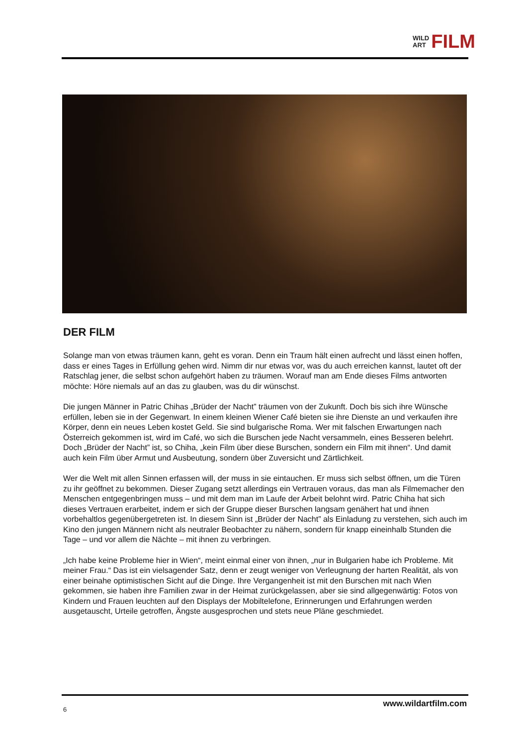WILD
ART
FILM
DER FILM
Solange man von etwas träumen kann, geht es voran. Denn ein Traum hält einen aufrecht und lässt einen hoffen, dass er eines Tages in Erfüllung gehen wird. Nimm dir nur etwas vor, was du auch erreichen kannst, lautet oft der Ratschlag jener, die selbst schon aufgehört haben zu träumen. Worauf man am Ende dieses Films antworten möchte: Höre niemals auf an das zu glauben, was du dir wünschst.
Die jungen Männer in Patric Chihas „Brüder der Nacht” träumen von der Zukunft. Doch bis sich ihre Wünsche erfüllen, leben sie in der Gegenwart. In einem kleinen Wiener Café bieten sie ihre Dienste an und verkaufen ihre Körper, denn ein neues Leben kostet Geld. Sie sind bulgarische Roma. Wer mit falschen Erwartungen nach Österreich gekommen ist, wird im Café, wo sich die Burschen jede Nacht versammeln, eines Besseren belehrt. Doch „Brüder der Nacht” ist, so Chiha, „kein Film über diese Burschen, sondern ein Film mit ihnen“. Und damit auch kein Film über Armut und Ausbeutung, sondern über Zuversicht und Zärtlichkeit.
Wer die Welt mit allen Sinnen erfassen will, der muss in sie eintauchen. Er muss sich selbst öffnen, um die Türen zu ihr geöffnet zu bekommen. Dieser Zugang setzt allerdings ein Vertrauen voraus, das man als Filmemacher den Menschen entgegenbringen muss – und mit dem man im Laufe der Arbeit belohnt wird. Patric Chiha hat sich dieses Vertrauen erarbeitet, indem er sich der Gruppe dieser Burschen langsam genähert hat und ihnen vorbehaltlos gegenübergetreten ist. In diesem Sinn ist „Brüder der Nacht” als Einladung zu verstehen, sich auch im Kino den jungen Männern nicht als neutraler Beobachter zu nähern, sondern für knapp eineinhalb Stunden die Tage – und vor allem die Nächte – mit ihnen zu verbringen.
„Ich habe keine Probleme hier in Wien“, meint einmal einer von ihnen, „nur in Bulgarien habe ich Probleme. Mit meiner Frau.“ Das ist ein vielsagender Satz, denn er zeugt weniger von Verleugnung der harten Realität, als von einer beinahe optimistischen Sicht auf die Dinge. Ihre Vergangenheit ist mit den Burschen mit nach Wien gekommen, sie haben ihre Familien zwar in der Heimat zurückgelassen, aber sie sind allgegenwärtig: Fotos von Kindern und Frauen leuchten auf den Displays der Mobiltelefone, Erinnerungen und Erfahrungen werden ausgetauscht, Urteile getroffen, Ängste ausgesprochen und stets neue Pläne geschmiedet.
6 www.wildartfilm.com